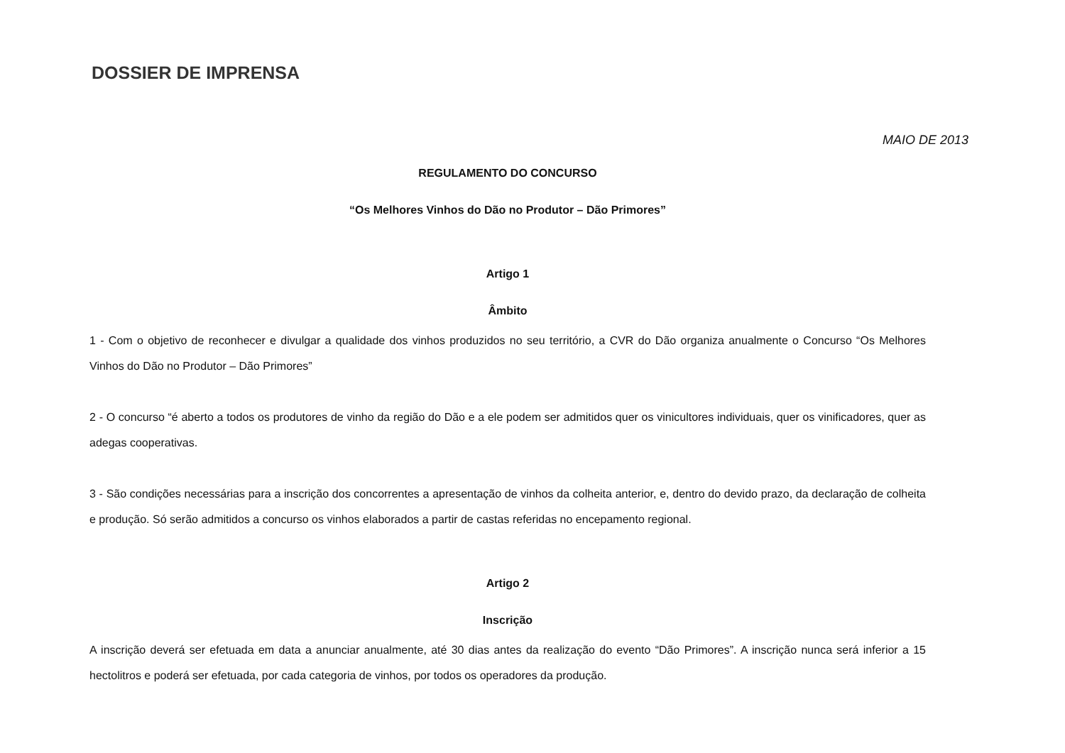DOSSIER DE IMPRENSA
MAIO DE 2013
REGULAMENTO DO CONCURSO
“Os Melhores Vinhos do Dão no Produtor – Dão Primores”
Artigo 1
Âmbito
1 - Com o objetivo de reconhecer e divulgar a qualidade dos vinhos produzidos no seu território, a CVR do Dão organiza anualmente o Concurso “Os Melhores Vinhos do Dão no Produtor – Dão Primores”
2 - O concurso “é aberto a todos os produtores de vinho da região do Dão e a ele podem ser admitidos quer os vinicultores individuais, quer os vinificadores, quer as adegas cooperativas.
3 - São condições necessárias para a inscrição dos concorrentes a apresentação de vinhos da colheita anterior, e, dentro do devido prazo, da declaração de colheita e produção. Só serão admitidos a concurso os vinhos elaborados a partir de castas referidas no encepamento regional.
Artigo 2
Inscrição
A inscrição deverá ser efetuada em data a anunciar anualmente, até 30 dias antes da realização do evento “Dão Primores”. A inscrição nunca será inferior a 15 hectolitros e poderá ser efetuada, por cada categoria de vinhos, por todos os operadores da produção.